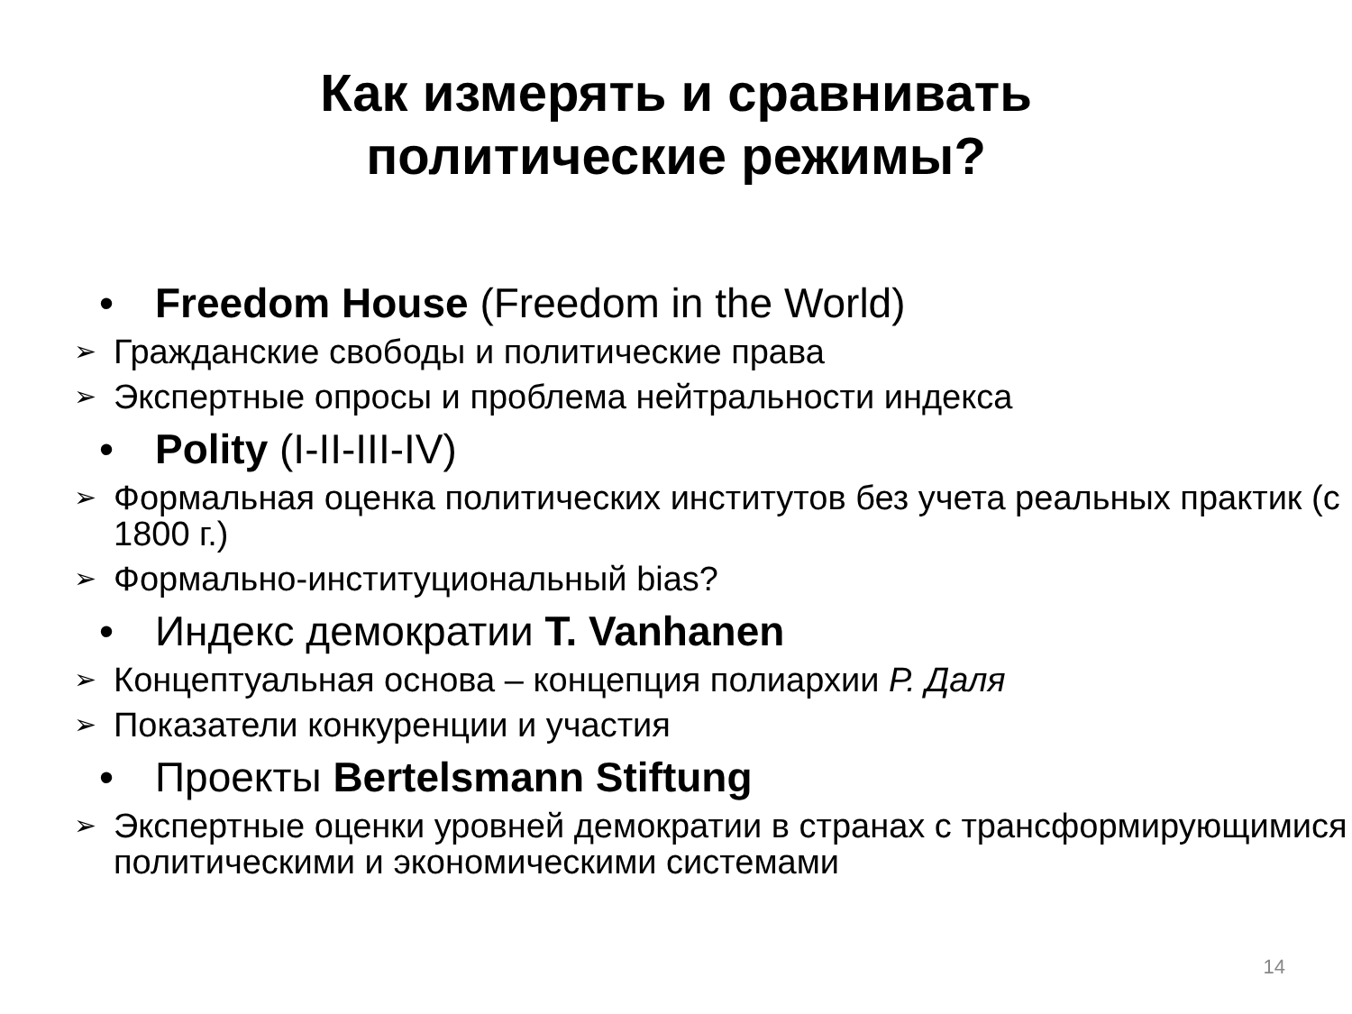Как измерять и сравнивать
политические режимы?
• Freedom House (Freedom in the World)
➢ Гражданские свободы и политические права
➢ Экспертные опросы и проблема нейтральности индекса
• Polity (I-II-III-IV)
➢ Формальная оценка политических институтов без учета реальных практик (с 1800 г.)
➢ Формально-институциональный bias?
• Индекс демократии T. Vanhanen
➢ Концептуальная основа – концепция полиархии Р. Даля
➢ Показатели конкуренции и участия
• Проекты Bertelsmann Stiftung
➢ Экспертные оценки уровней демократии в странах с трансформирующимися политическими и экономическими системами
14